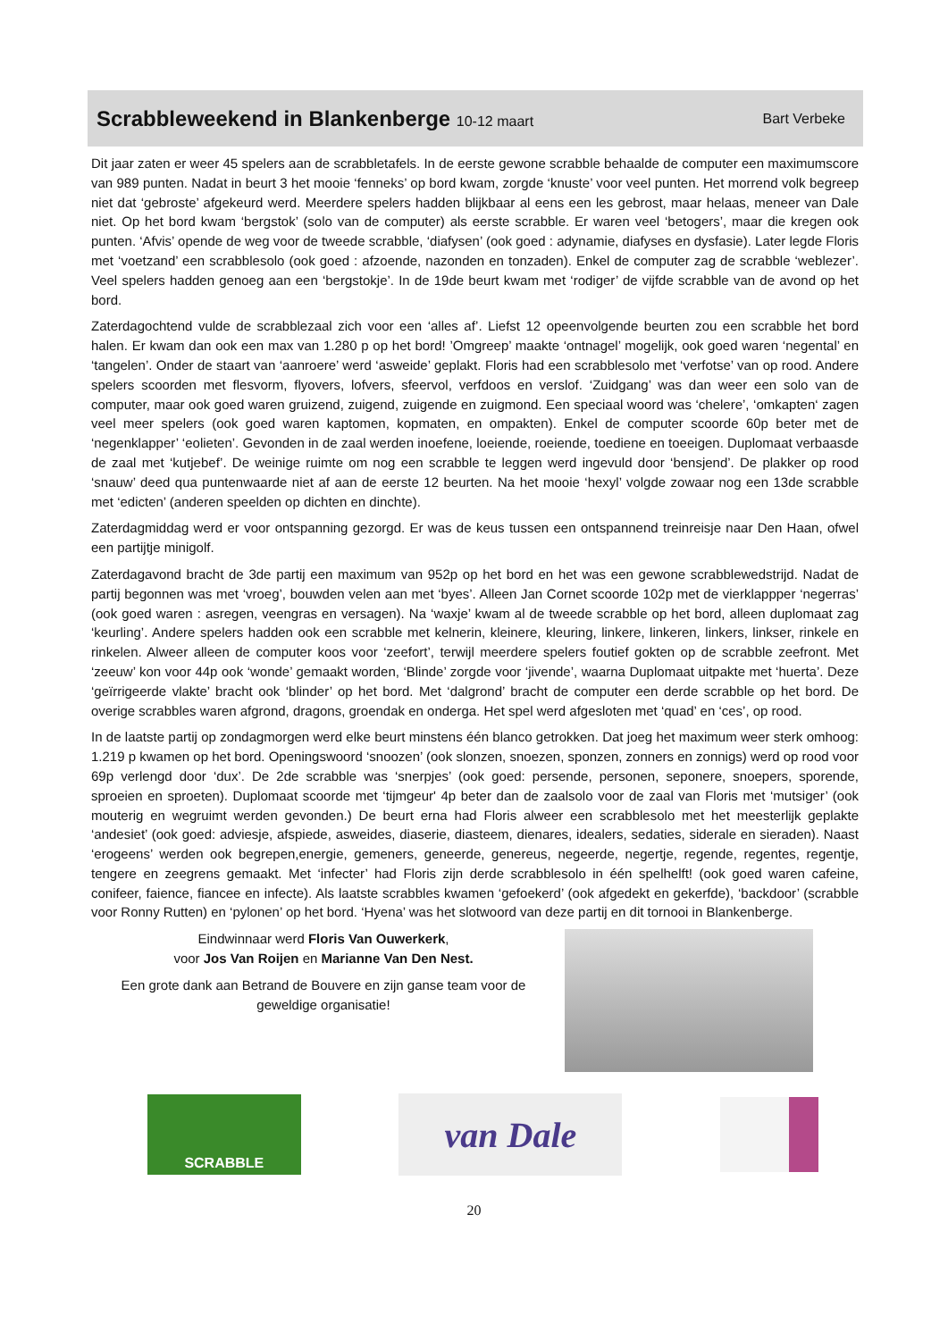Scrabbleweekend in Blankenberge 10-12 maart
Bart Verbeke
Dit jaar zaten er weer 45 spelers aan de scrabbletafels. In de eerste gewone scrabble behaalde de computer een maximumscore van 989 punten. Nadat in beurt 3 het mooie ‘fenneks’ op bord kwam, zorgde ‘knuste’ voor veel punten. Het morrend volk begreep niet dat ‘gebroste’ afgekeurd werd. Meerdere spelers hadden blijkbaar al eens een les gebrost, maar helaas, meneer van Dale niet. Op het bord kwam ‘bergstok’ (solo van de computer) als eerste scrabble. Er waren veel ‘betogers’, maar die kregen ook punten. ‘Afvis’ opende de weg voor de tweede scrabble, ‘diafysen’ (ook goed : adynamie, diafyses en dysfasie). Later legde Floris met ‘voetzand’ een scrabblesolo (ook goed : afzoende, nazonden en tonzaden). Enkel de computer zag de scrabble ‘weblezer’. Veel spelers hadden genoeg aan een ‘bergstokje’. In de 19de beurt kwam met ‘rodiger’ de vijfde scrabble van de avond op het bord.
Zaterdagochtend vulde de scrabblezaal zich voor een ‘alles af’. Liefst 12 opeenvolgende beurten zou een scrabble het bord halen. Er kwam dan ook een max van 1.280 p op het bord! ’Omgreep’ maakte ‘ontnagel’ mogelijk, ook goed waren ‘negental’ en ‘tangelen’. Onder de staart van ‘aanroere’ werd ‘asweide’ geplakt. Floris had een scrabblesolo met ‘verfotse’ van op rood. Andere spelers scoorden met flesvorm, flyovers, lofvers, sfeervol, verfdoos en verslof. ‘Zuidgang’ was dan weer een solo van de computer, maar ook goed waren gruizend, zuigend, zuigende en zuigmond. Een speciaal woord was ‘chelere’, ‘omkapten‘ zagen veel meer spelers (ook goed waren kaptomen, kopmaten, en ompakten). Enkel de computer scoorde 60p beter met de ‘negenklapper’ ‘eolieten’. Gevonden in de zaal werden inoefene, loeiende, roeiende, toediene en toeeigen. Duplomaat verbaasde de zaal met ‘kutjebef’. De weinige ruimte om nog een scrabble te leggen werd ingevuld door ‘bensjend’. De plakker op rood ‘snauw’ deed qua puntenwaarde niet af aan de eerste 12 beurten. Na het mooie ‘hexyl’ volgde zowaar nog een 13de scrabble met ‘edicten’ (anderen speelden op dichten en dinchte).
Zaterdagmiddag werd er voor ontspanning gezorgd. Er was de keus tussen een ontspannend treinreisje naar Den Haan, ofwel een partijtje minigolf.
Zaterdagavond bracht de 3de partij een maximum van 952p op het bord en het was een gewone scrabblewedstrijd. Nadat de partij begonnen was met ‘vroeg’, bouwden velen aan met ‘byes’. Alleen Jan Cornet scoorde 102p met de vierklappper ‘negerras’ (ook goed waren : asregen, veengras en versagen). Na ‘waxje’ kwam al de tweede scrabble op het bord, alleen duplomaat zag ‘keurling’. Andere spelers hadden ook een scrabble met kelnerin, kleinere, kleuring, linkere, linkeren, linkers, linkser, rinkele en rinkelen. Alweer alleen de computer koos voor ‘zeefort’, terwijl meerdere spelers foutief gokten op de scrabble zeefront. Met ‘zeeuw’ kon voor 44p ook ‘wonde’ gemaakt worden, ‘Blinde’ zorgde voor ‘jivende’, waarna Duplomaat uitpakte met ‘huerta’. Deze ‘geïrrigeerde vlakte’ bracht ook ‘blinder’ op het bord. Met ‘dalgrond’ bracht de computer een derde scrabble op het bord. De overige scrabbles waren afgrond, dragons, groendak en onderga. Het spel werd afgesloten met ‘quad’ en ‘ces’, op rood.
In de laatste partij op zondagmorgen werd elke beurt minstens één blanco getrokken. Dat joeg het maximum weer sterk omhoog: 1.219 p kwamen op het bord. Openingswoord ‘snoozen’ (ook slonzen, snoezen, sponzen, zonners en zonnigs) werd op rood voor 69p verlengd door ‘dux’. De 2de scrabble was ‘snerpjes’ (ook goed: persende, personen, seponere, snoepers, sporende, sproeien en sproeten). Duplomaat scoorde met ‘tijmgeur' 4p beter dan de zaalsolo voor de zaal van Floris met ‘mutsiger’ (ook mouterig en wegruimt werden gevonden.) De beurt erna had Floris alweer een scrabblesolo met het meesterlijk geplakte ‘andesiet’ (ook goed: adviesje, afspiede, asweides, diaserie, diasteem, dienares, idealers, sedaties, siderale en sieraden). Naast ‘erogeens’ werden ook begrepen,energie, gemeners, geneerde, genereus, negeerde, negertje, regende, regentes, regentje, tengere en zeegrens gemaakt. Met ‘infecter’ had Floris zijn derde scrabblesolo in één spelhelft! (ook goed waren cafeine, conifeer, faience, fiancee en infecte). Als laatste scrabbles kwamen ‘gefoekerd’ (ook afgedekt en gekerfde), ‘backdoor’ (scrabble voor Ronny Rutten) en ‘pylonen’ op het bord. ‘Hyena’ was het slotwoord van deze partij en dit tornooi in Blankenberge.
Eindwinnaar werd Floris Van Ouwerkerk,
voor Jos Van Roijen en Marianne Van Den Nest.
Een grote dank aan Betrand de Bouvere en zijn ganse team voor de geweldige organisatie!
SCRABBLE
van Dale
20